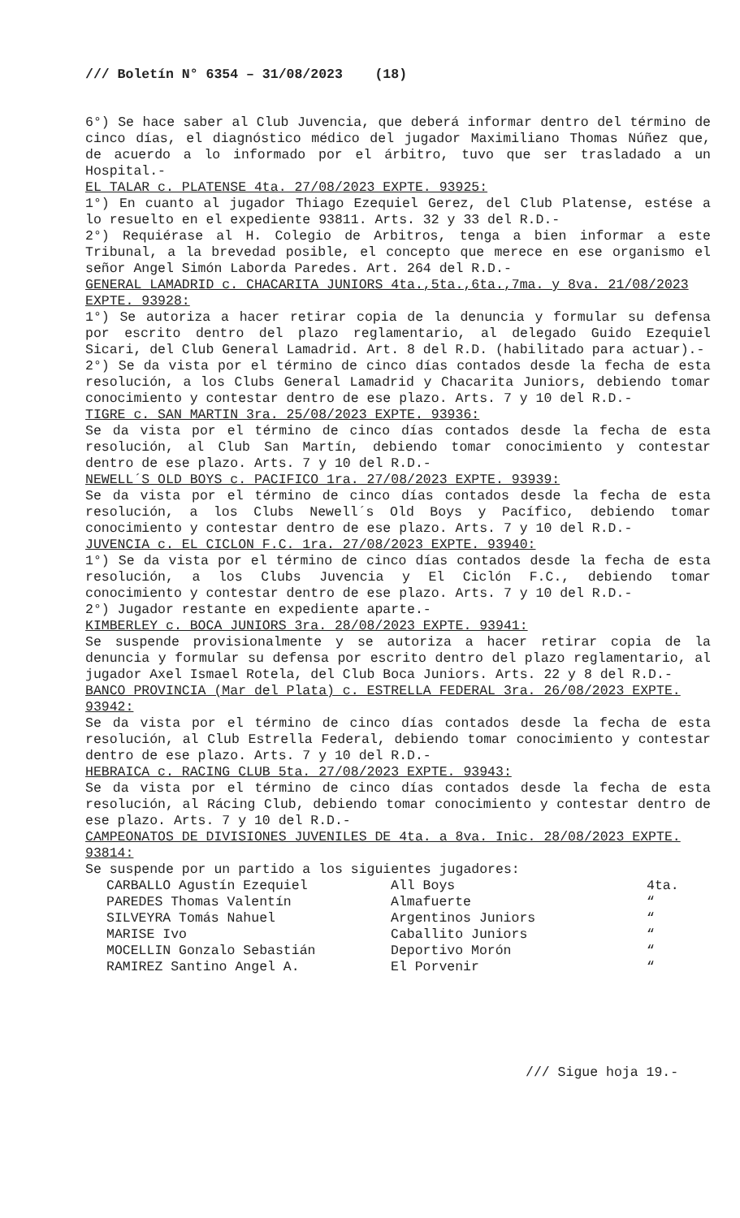/// Boletín N° 6354 – 31/08/2023 (18)
6°) Se hace saber al Club Juvencia, que deberá informar dentro del término de cinco días, el diagnóstico médico del jugador Maximiliano Thomas Núñez que, de acuerdo a lo informado por el árbitro, tuvo que ser trasladado a un Hospital.-
EL TALAR c. PLATENSE 4ta. 27/08/2023 EXPTE. 93925:
1°) En cuanto al jugador Thiago Ezequiel Gerez, del Club Platense, estése a lo resuelto en el expediente 93811. Arts. 32 y 33 del R.D.-
2°) Requiérase al H. Colegio de Arbitros, tenga a bien informar a este Tribunal, a la brevedad posible, el concepto que merece en ese organismo el señor Angel Simón Laborda Paredes. Art. 264 del R.D.-
GENERAL LAMADRID c. CHACARITA JUNIORS 4ta.,5ta.,6ta.,7ma. y 8va. 21/08/2023 EXPTE. 93928:
1°) Se autoriza a hacer retirar copia de la denuncia y formular su defensa por escrito dentro del plazo reglamentario, al delegado Guido Ezequiel Sicari, del Club General Lamadrid. Art. 8 del R.D. (habilitado para actuar).-
2°) Se da vista por el término de cinco días contados desde la fecha de esta resolución, a los Clubs General Lamadrid y Chacarita Juniors, debiendo tomar conocimiento y contestar dentro de ese plazo. Arts. 7 y 10 del R.D.-
TIGRE c. SAN MARTIN 3ra. 25/08/2023 EXPTE. 93936:
Se da vista por el término de cinco días contados desde la fecha de esta resolución, al Club San Martín, debiendo tomar conocimiento y contestar dentro de ese plazo. Arts. 7 y 10 del R.D.-
NEWELL´S OLD BOYS c. PACIFICO 1ra. 27/08/2023 EXPTE. 93939:
Se da vista por el término de cinco días contados desde la fecha de esta resolución, a los Clubs Newell´s Old Boys y Pacífico, debiendo tomar conocimiento y contestar dentro de ese plazo. Arts. 7 y 10 del R.D.-
JUVENCIA c. EL CICLON F.C. 1ra. 27/08/2023 EXPTE. 93940:
1°) Se da vista por el término de cinco días contados desde la fecha de esta resolución, a los Clubs Juvencia y El Ciclón F.C., debiendo tomar conocimiento y contestar dentro de ese plazo. Arts. 7 y 10 del R.D.-
2°) Jugador restante en expediente aparte.-
KIMBERLEY c. BOCA JUNIORS 3ra. 28/08/2023 EXPTE. 93941:
Se suspende provisionalmente y se autoriza a hacer retirar copia de la denuncia y formular su defensa por escrito dentro del plazo reglamentario, al jugador Axel Ismael Rotela, del Club Boca Juniors. Arts. 22 y 8 del R.D.-
BANCO PROVINCIA (Mar del Plata) c. ESTRELLA FEDERAL 3ra. 26/08/2023 EXPTE. 93942:
Se da vista por el término de cinco días contados desde la fecha de esta resolución, al Club Estrella Federal, debiendo tomar conocimiento y contestar dentro de ese plazo. Arts. 7 y 10 del R.D.-
HEBRAICA c. RACING CLUB 5ta. 27/08/2023 EXPTE. 93943:
Se da vista por el término de cinco días contados desde la fecha de esta resolución, al Rácing Club, debiendo tomar conocimiento y contestar dentro de ese plazo. Arts. 7 y 10 del R.D.-
CAMPEONATOS DE DIVISIONES JUVENILES DE 4ta. a 8va. Inic. 28/08/2023 EXPTE. 93814:
Se suspende por un partido a los siguientes jugadores:
| CARBALLO Agustín Ezequiel | All Boys | 4ta. |
| PAREDES Thomas Valentín | Almafuerte | “ |
| SILVEYRA Tomás Nahuel | Argentinos Juniors | “ |
| MARISE Ivo | Caballito Juniors | “ |
| MOCELLIN Gonzalo Sebastián | Deportivo Morón | “ |
| RAMIREZ Santino Angel A. | El Porvenir | “ |
/// Sigue hoja 19.-